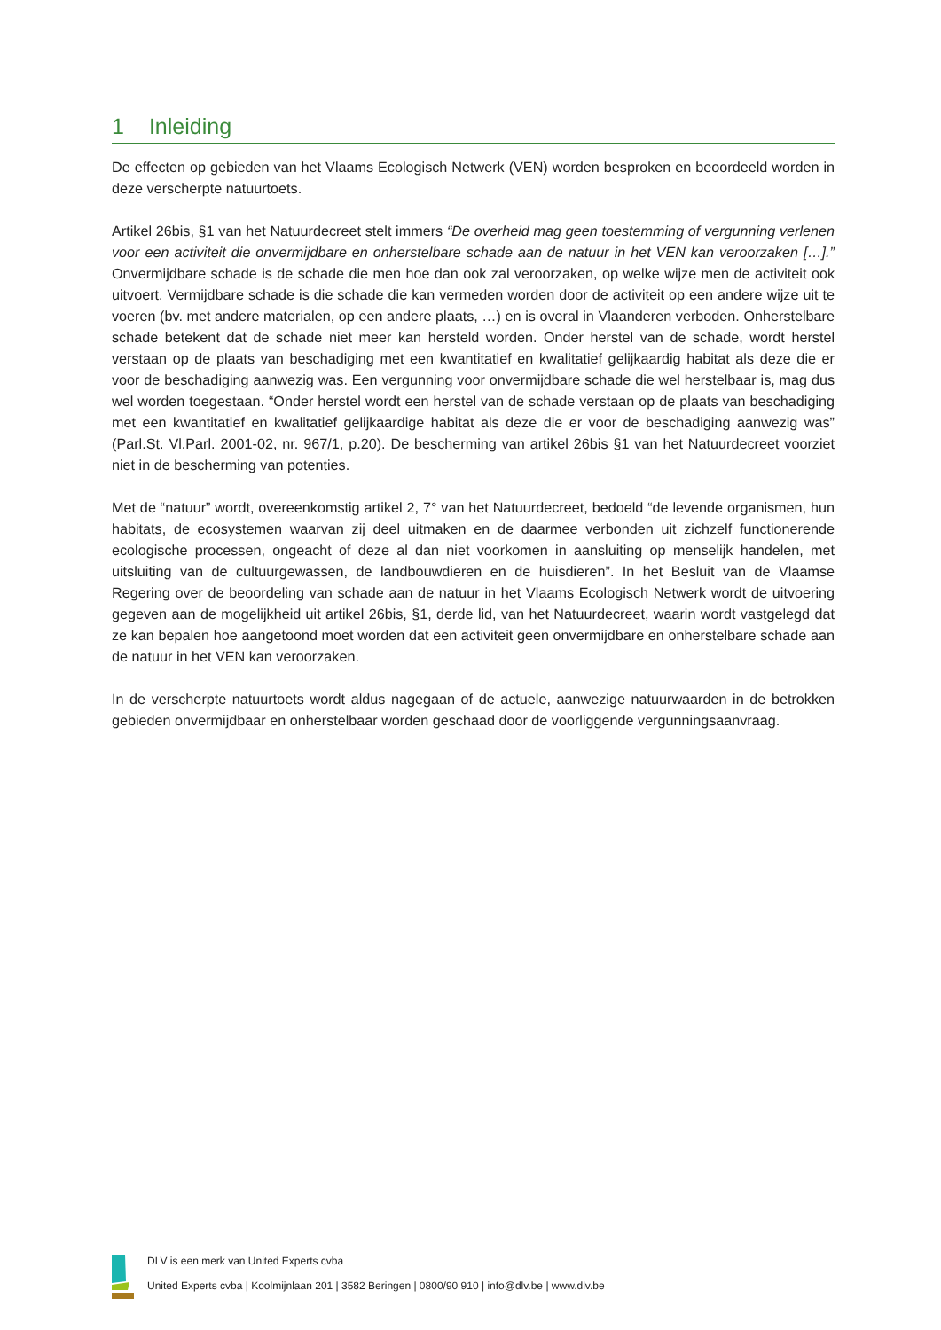1 Inleiding
De effecten op gebieden van het Vlaams Ecologisch Netwerk (VEN) worden besproken en beoordeeld worden in deze verscherpte natuurtoets.
Artikel 26bis, §1 van het Natuurdecreet stelt immers “De overheid mag geen toestemming of vergunning verlenen voor een activiteit die onvermijdbare en onherstelbare schade aan de natuur in het VEN kan veroorzaken […].” Onvermijdbare schade is de schade die men hoe dan ook zal veroorzaken, op welke wijze men de activiteit ook uitvoert. Vermijdbare schade is die schade die kan vermeden worden door de activiteit op een andere wijze uit te voeren (bv. met andere materialen, op een andere plaats, …) en is overal in Vlaanderen verboden. Onherstelbare schade betekent dat de schade niet meer kan hersteld worden. Onder herstel van de schade, wordt herstel verstaan op de plaats van beschadiging met een kwantitatief en kwalitatief gelijkaardig habitat als deze die er voor de beschadiging aanwezig was. Een vergunning voor onvermijdbare schade die wel herstelbaar is, mag dus wel worden toegestaan. “Onder herstel wordt een herstel van de schade verstaan op de plaats van beschadiging met een kwantitatief en kwalitatief gelijkaardige habitat als deze die er voor de beschadiging aanwezig was” (Parl.St. Vl.Parl. 2001-02, nr. 967/1, p.20). De bescherming van artikel 26bis §1 van het Natuurdecreet voorziet niet in de bescherming van potenties.
Met de “natuur” wordt, overeenkomstig artikel 2, 7° van het Natuurdecreet, bedoeld “de levende organismen, hun habitats, de ecosystemen waarvan zij deel uitmaken en de daarmee verbonden uit zichzelf functionerende ecologische processen, ongeacht of deze al dan niet voorkomen in aansluiting op menselijk handelen, met uitsluiting van de cultuurgewassen, de landbouwdieren en de huisdieren”. In het Besluit van de Vlaamse Regering over de beoordeling van schade aan de natuur in het Vlaams Ecologisch Netwerk wordt de uitvoering gegeven aan de mogelijkheid uit artikel 26bis, §1, derde lid, van het Natuurdecreet, waarin wordt vastgelegd dat ze kan bepalen hoe aangetoond moet worden dat een activiteit geen onvermijdbare en onherstelbare schade aan de natuur in het VEN kan veroorzaken.
In de verscherpte natuurtoets wordt aldus nagegaan of de actuele, aanwezige natuurwaarden in de betrokken gebieden onvermijdbaar en onherstelbaar worden geschaad door de voorliggende vergunningsaanvraag.
DLV is een merk van United Experts cvba
United Experts cvba | Koolmijnlaan 201 | 3582 Beringen | 0800/90 910 | info@dlv.be | www.dlv.be